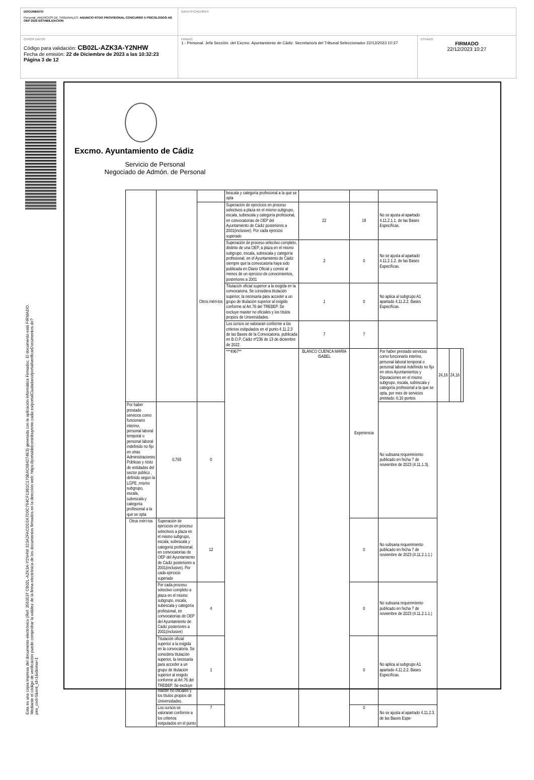DOCUMENTO
Personal_ANUNCIOS DE TRIBUNALES: ANUNCIO RTDO PROVISIONAL CONCURSO 5 PSICOLOGOS-AS OEP 2022 ESTABILIZACION
IDENTIFICADORES
OTROS DATOS
Código para validación: CB02L-AZK3A-Y2NHW
Fecha de emisión: 22 de Diciembre de 2023 a las 10:32:23
Página 3 de 12
FIRMAS
1.- Personal. Jefa Sección. del Excmo. Ayuntamiento de Cádiz. Secretario/a del Tribunal Seleccionador 22/12/2023 10:27
ESTADO
FIRMADO
22/12/2023 10:27
Esta es una copia impresa del documento electrónico (Ref: 3563537 CB02L-AZK3A-Y2NHW 323A2FACDD2A7D0C764CF13B1C170BAC684274E3) generada con la aplicación informática Firmadoc. El documento está FIRMADO. Mediante el código de verificación puede comprobar la validez de la firma electrónica de los documentos firmados en la dirección web: https://portaldelcontribuyente.cadiz.es/portalCiudadano/portal/verificarDocumentos.do?pes_cod=5&ent_id=1&idioma=1
Excmo. Ayuntamiento de Cádiz
Servicio de Personal
Negociado de Admón. de Personal
| | | | bescala y categoría profesional a la que se opta | | | | | | |
| | | Otros méri-tos | Superación de ejercicios en proceso selectivos a plaza en el mismo subgrupo, escala, subescala y categoría profesional, en convocatorias de OEP del Ayuntamiento de Cádiz posteriores a 2001(inclusive). Por cada ejercicio superado | 22 | 18 | No se ajusta al apartado 4.11.2.1.1. de las Bases Específicas. | | | |
| | | | Superación de proceso selectivo completo, distinto de una OEP, a plaza en el mismo subgrupo, escala, subescala y categoría profesional, en el Ayuntamiento de Cádiz siempre que la convocatoria haya sido publicada en Diario Oficial y conste al menos de un ejercicio de conocimientos, posteriores a 2001 | 2 | 0 | No se ajusta al apartado 4.11.2.1.2. de las Bases Específicas. | | | |
| | | | Titulación oficial superior a la exigida en la convocatoria. Se considera titulación superior, la necesaria para acceder a un grupo de titulación superior al exigido conforme al Art.76 del TREBEP. Se excluye master no oficiales y los títulos propios de Universidades. | 1 | 0 | No aplica al subgrupo A1 apartado 4.11.2.2. Bases Específicas. | | | |
| | | | Los cursos se valoraran conforme a los criterios estipulados en el punto 4.11.2.3 de las Bases de la Convocatoria, publicada en B.O.P. Cádiz nº236 de 13 de diciembre de 2022 | 7 | 7 | | | | |
| | | | ***4967** | BLANCO CUENCA MARIA ISABEL | Experiencia | Por haber prestado servicios como funcionario interino, personal laboral temporal o personal laboral indefinido no fijo en otros Ayuntamientos y Diputaciones en el mismo subgrupo, escala, subescala y categoría profesional a la que se opta, por mes de servicios prestado: 0,16 puntos | 24,16 | 24,16 | |
| Por haber prestado servicios como funcionario interino, personal laboral temporal o personal laboral indefinido no fijo en otras Administraciones Públicas y resto de entidades del sector público , definido según la LGPE ,mismo subgrupo, escala, subescala y categoría profesional a la que se opta | 0,765 | 0 | | | | No subsana requerimiento publicado en fecha 7 de noviembre de 2023 (4.11.1.3). | | | |
| Otros méri-tos | Superación de ejercicios en proceso selectivos a plaza en el mismo subgrupo, escala, subescala y categoría profesional, en convocatorias de OEP del Ayuntamiento de Cádiz posteriores a 2001(inclusive). Por cada ejercicio superado | 12 | | | 0 | No subsana requerimiento publicado en fecha 7 de noviembre de 2023 (4.11.2.1.1.) | | | |
| | Por cada proceso selectivo completo a plaza en el mismo subgrupo, escala, subescala y categoría profesional, en convocatorias de OEP del Ayuntamiento de Cádiz posteriores a 2001(inclusive) | 4 | | | 0 | No subsana requerimiento publicado en fecha 7 de noviembre de 2023 (4.11.2.1.1.) | | | |
| | Titulación oficial superior a la exigida en la convocatoria. Se considera titulación superior, la necesaria para acceder a un grupo de titulación superior al exigido conforme al Art.76 del TREBEP. Se excluye master no oficiales y los títulos propios de Universidades. | 1 | | | 0 | No aplica al subgrupo A1 apartado 4.11.2.2. Bases Específicas. | | | |
| | Los cursos se valoraran conforme a los criterios estipulados en el punto | 7 | | | 0 | No se ajusta al apartado 4.11.2.3. de las Bases Espe- | | | |